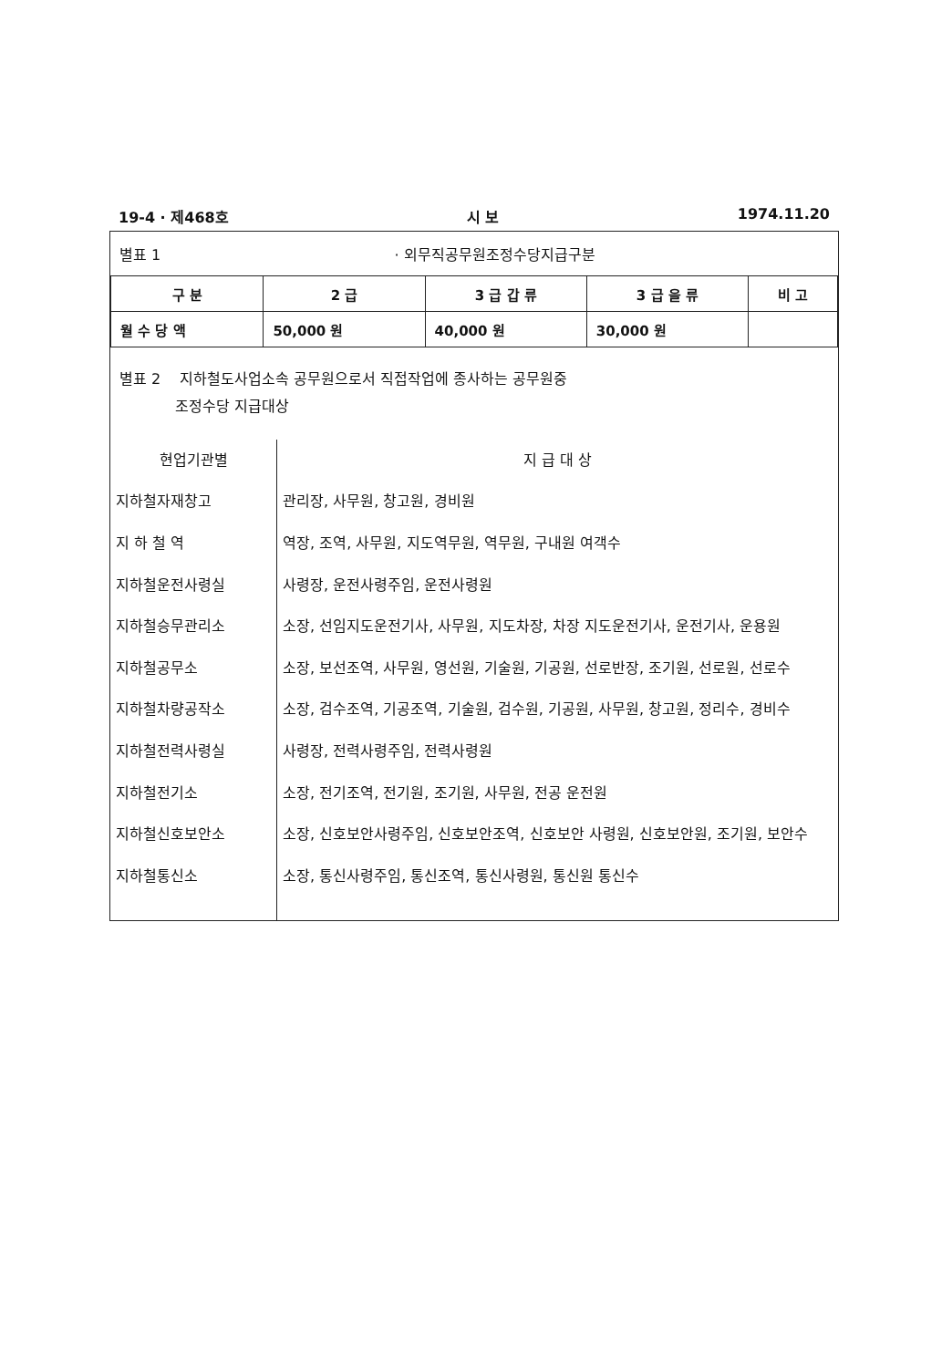19-4 · 제468호 시 보 1974.11.20
별표 1 · 외무직공무원조정수당지급구분
| 구 분 | 2 급 | 3 급 갑 류 | 3 급 을 류 | 비 고 |
| --- | --- | --- | --- | --- |
| 월 수 당 액 | 50,000 원 | 40,000 원 | 30,000 원 | |
별표 2 지하철도사업소속 공무원으로서 직접작업에 종사하는 공무원중
조정수당 지급대상
| 현업기관별 | 지 급 대 상 |
| --- | --- |
| 지하철자재창고 | 관리장, 사무원, 창고원, 경비원 |
| 지 하 철 역 | 역장, 조역, 사무원, 지도역무원, 역무원, 구내원 여객수 |
| 지하철운전사령실 | 사령장, 운전사령주임, 운전사령원 |
| 지하철승무관리소 | 소장, 선임지도운전기사, 사무원, 지도차장, 차장 지도운전기사, 운전기사, 운용원 |
| 지하철공무소 | 소장, 보선조역, 사무원, 영선원, 기술원, 기공원, 선로반장, 조기원, 선로원, 선로수 |
| 지하철차량공작소 | 소장, 검수조역, 기공조역, 기술원, 검수원, 기공원, 사무원, 창고원, 정리수, 경비수 |
| 지하철전력사령실 | 사령장, 전력사령주임, 전력사령원 |
| 지하철전기소 | 소장, 전기조역, 전기원, 조기원, 사무원, 전공 운전원 |
| 지하철신호보안소 | 소장, 신호보안사령주임, 신호보안조역, 신호보안 사령원, 신호보안원, 조기원, 보안수 |
| 지하철통신소 | 소장, 통신사령주임, 통신조역, 통신사령원, 통신원 통신수 |